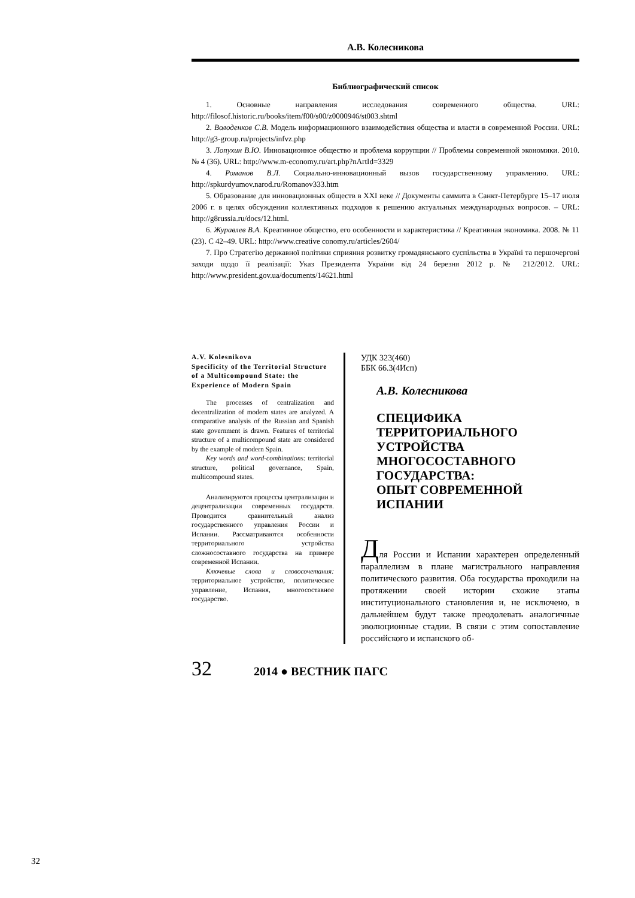А.В. Колесникова
Библиографический список
1. Основные направления исследования современного общества. URL: http://filosof.historic.ru/books/item/f00/s00/z0000946/st003.shtml
2. Володенков С.В. Модель информационного взаимодействия общества и власти в современной России. URL: http://g3-group.ru/projects/infvz.php
3. Лопухин В.Ю. Инновационное общество и проблема коррупции // Проблемы современной экономики. 2010. № 4 (36). URL: http://www.m-economy.ru/art.php?nArtId=3329
4. Романов В.Л. Социально-инновационный вызов государственному управлению. URL: http://spkurdyumov.narod.ru/Romanov333.htm
5. Образование для инновационных обществ в XXI веке // Документы саммита в Санкт-Петербурге 15–17 июля 2006 г. в целях обсуждения коллективных подходов к решению актуальных международных вопросов. – URL: http://g8russia.ru/docs/12.html.
6. Журавлев В.А. Креативное общество, его особенности и характеристика // Креативная экономика. 2008. № 11 (23). С 42–49. URL: http://www.creative conomy.ru/articles/2604/
7. Про Стратегію державної політики сприяння розвитку громадянського суспільства в Україні та першочергові заходи щодо її реалізації: Указ Президента України від 24 березня 2012 р. № 212/2012. URL: http://www.president.gov.ua/documents/14621.html
A.V. Kolesnikova
Specificity of the Territorial Structure of a Multicompound State: the Experience of Modern Spain
The processes of centralization and decentralization of modern states are analyzed. A comparative analysis of the Russian and Spanish state government is drawn. Features of territorial structure of a multicompound state are considered by the example of modern Spain.
Key words and word-combinations: territorial structure, political governance, Spain, multicompound states.
Анализируются процессы централизации и децентрализации современных государств. Проводится сравнительный анализ государственного управления России и Испании. Рассматриваются особенности территориального устройства сложносоставного государства на примере современной Испании.
Ключевые слова и словосочетания: территориальное устройство, политическое управление, Испания, многосоставное государство.
УДК 323(460)
ББК 66.3(4Исп)
А.В. Колесникова
СПЕЦИФИКА
ТЕРРИТОРИАЛЬНОГО
УСТРОЙСТВА
МНОГОСОСТАВНОГО
ГОСУДАРСТВА:
ОПЫТ СОВРЕМЕННОЙ
ИСПАНИИ
Для России и Испании характерен определенный параллелизм в плане магистрального направления политического развития. Оба государства проходили на протяжении своей истории схожие этапы институционального становления и, не исключено, в дальнейшем будут также преодолевать аналогичные эволюционные стадии. В связи с этим сопоставление российского и испанского об-
32 2014 ● ВЕСТНИК ПАГС
32